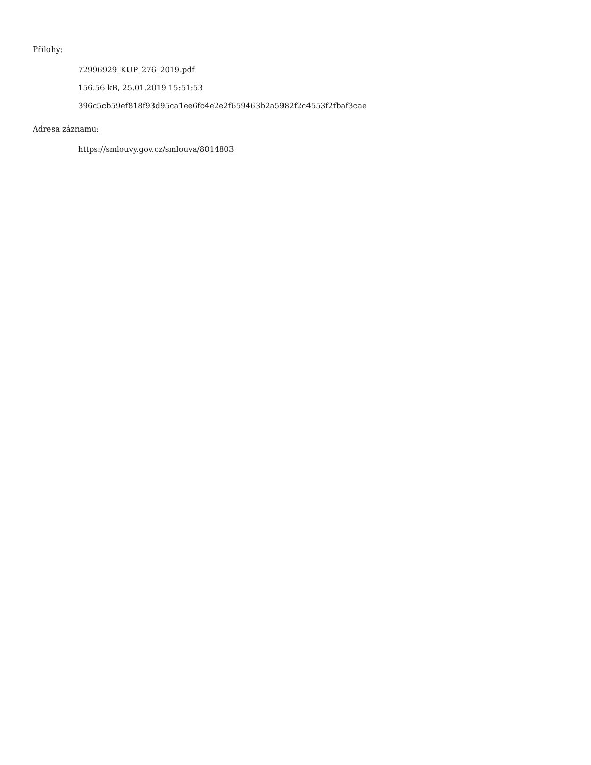Přílohy:
72996929_KUP_276_2019.pdf
156.56 kB, 25.01.2019 15:51:53
396c5cb59ef818f93d95ca1ee6fc4e2e2f659463b2a5982f2c4553f2fbaf3cae
Adresa záznamu:
https://smlouvy.gov.cz/smlouva/8014803